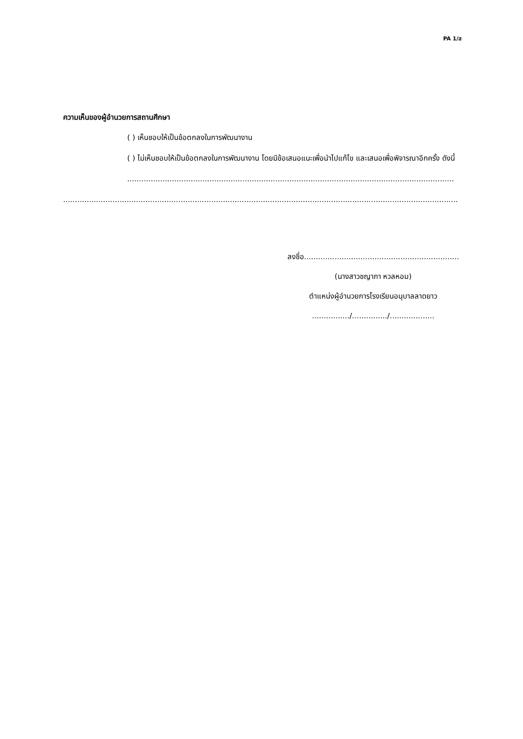PA 1/ส
ความเห็นของผู้อำนวยการสถานศึกษา
( ) เห็นชอบให้เป็นข้อตกลงในการพัฒนางาน
( ) ไม่เห็นชอบให้เป็นข้อตกลงในการพัฒนางาน โดยมีข้อเสนอแนะเพื่อนำไปแก้ไข และเสนอเพื่อพิจารณาอีกครั้ง ดังนี้
...........................................................................................................................................
........................................................................................................................................................................
ลงชื่อ..................................................................
(นางสาวชญาภา หวลหอม)
ตำแหน่งผู้อำนวยการโรงเรียนอนุบาลลาดยาว
................/.............../...................